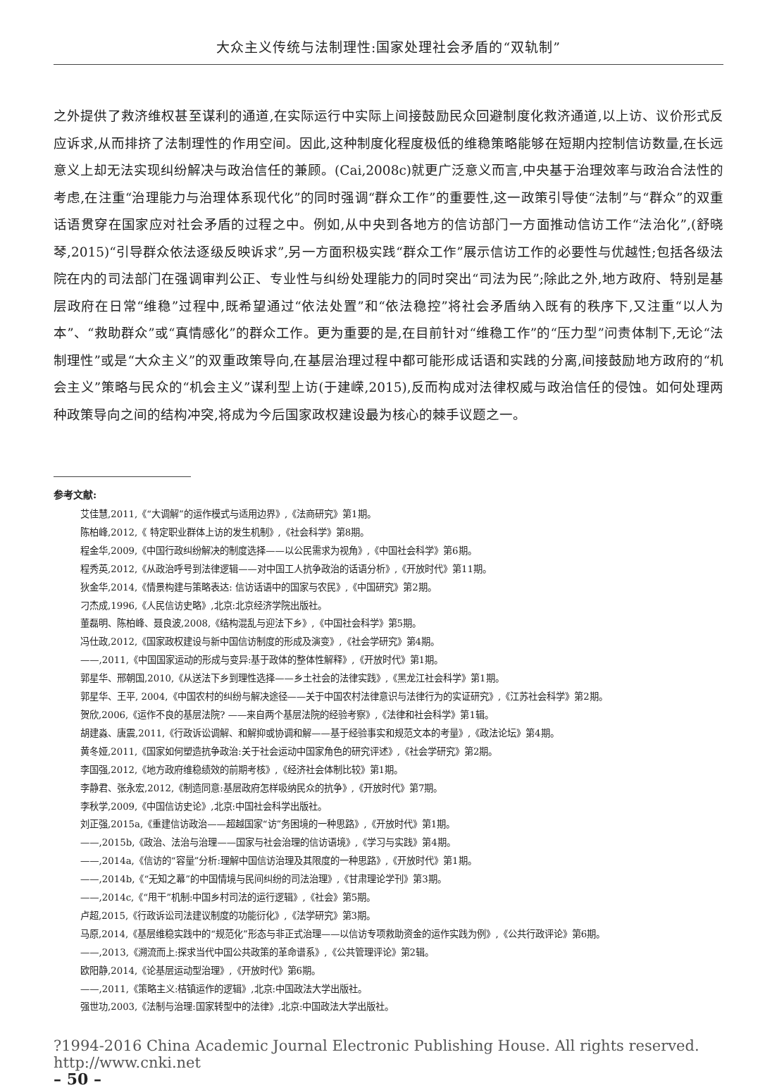大众主义传统与法制理性:国家处理社会矛盾的“双轨制”
之外提供了救济维权甚至谋利的通道,在实际运行中实际上间接鼓励民众回避制度化救济通道,以上访、议价形式反应诉求,从而排挤了法制理性的作用空间。因此,这种制度化程度极低的维稳策略能够在短期内控制信访数量,在长远意义上却无法实现纠纷解决与政治信任的兼顾。(Cai,2008c)就更广泛意义而言,中央基于治理效率与政治合法性的考虑,在注重“治理能力与治理体系现代化”的同时强调“群众工作”的重要性,这一政策引导使“法制”与“群众”的双重话语贯穿在国家应对社会矛盾的过程之中。例如,从中央到各地方的信访部门一方面推动信访工作“法治化”,(舒晓琴,2015)“引导群众依法逐级反映诉求”,另一方面积极实践“群众工作”展示信访工作的必要性与优越性;包括各级法院在内的司法部门在强调审判公正、专业性与纠纷处理能力的同时突出“司法为民”;除此之外,地方政府、特别是基层政府在日常“维稳”过程中,既希望通过“依法处置”和“依法稳控”将社会矛盾纳入既有的秩序下,又注重“以人为本”、“救助群众”或“真情感化”的群众工作。更为重要的是,在目前针对“维稳工作”的“压力型”问责体制下,无论“法制理性”或是“大众主义”的双重政策导向,在基层治理过程中都可能形成话语和实践的分离,间接鼓励地方政府的“机会主义”策略与民众的“机会主义”谋利型上访(于建嵘,2015),反而构成对法律权威与政治信任的侵蚀。如何处理两种政策导向之间的结构冲突,将成为今后国家政权建设最为核心的棘手议题之一。
参考文献:
艾佳慧,2011,《“大调解”的运作模式与适用边界》,《法商研究》第1期。
陈柏峰,2012,《 特定职业群体上访的发生机制》,《社会科学》第8期。
程金华,2009,《中国行政纠纷解决的制度选择——以公民需求为视角》,《中国社会科学》第6期。
程秀英,2012,《从政治呼号到法律逻辑——对中国工人抗争政治的话语分析》,《开放时代》第11期。
狄金华,2014,《情景构建与策略表达: 信访话语中的国家与农民》,《中国研究》第2期。
刁杰成,1996,《人民信访史略》,北京:北京经济学院出版社。
董磊明、陈柏峰、聂良波,2008,《结构混乱与迎法下乡》,《中国社会科学》第5期。
冯仕政,2012,《国家政权建设与新中国信访制度的形成及演变》,《社会学研究》第4期。
——,2011,《中国国家运动的形成与变异:基于政体的整体性解释》,《开放时代》第1期。
郭星华、邢朝国,2010,《从送法下乡到理性选择——乡土社会的法律实践》,《黑龙江社会科学》第1期。
郭星华、王平, 2004,《中国农村的纠纷与解决途径——关于中国农村法律意识与法律行为的实证研究》,《江苏社会科学》第2期。
贺欣,2006,《运作不良的基层法院? ——来自两个基层法院的经验考察》,《法律和社会科学》第1辑。
胡建淼、唐震,2011,《行政诉讼调解、和解抑或协调和解——基于经验事实和规范文本的考量》,《政法论坛》第4期。
黄冬娅,2011,《国家如何塑造抗争政治:关于社会运动中国家角色的研究评述》,《社会学研究》第2期。
李国强,2012,《地方政府维稳绩效的前期考核》,《经济社会体制比较》第1期。
李静君、张永宏,2012,《制造同意:基层政府怎样吸纳民众的抗争》,《开放时代》第7期。
李秋学,2009,《中国信访史论》,北京:中国社会科学出版社。
刘正强,2015a,《重建信访政治——超越国家“访”务困境的一种思路》,《开放时代》第1期。
——,2015b,《政治、法治与治理——国家与社会治理的信访语境》,《学习与实践》第4期。
——,2014a,《信访的“容量”分析:理解中国信访治理及其限度的一种思路》,《开放时代》第1期。
——,2014b,《“无知之幕”的中国情境与民间纠纷的司法治理》,《甘肃理论学刊》第3期。
——,2014c,《“甩干”机制:中国乡村司法的运行逻辑》,《社会》第5期。
卢超,2015,《行政诉讼司法建议制度的功能衍化》,《法学研究》第3期。
马原,2014,《基层维稳实践中的“规范化”形态与非正式治理——以信访专项救助资金的运作实践为例》,《公共行政评论》第6期。
——,2013,《溯流而上:探求当代中国公共政策的革命谱系》,《公共管理评论》第2辑。
欧阳静,2014,《论基层运动型治理》,《开放时代》第6期。
——,2011,《策略主义:桔镇运作的逻辑》,北京:中国政法大学出版社。
强世功,2003,《法制与治理:国家转型中的法律》,北京:中国政法大学出版社。
?1994-2016 China Academic Journal Electronic Publishing House. All rights reserved. http://www.cnki.net
– 50 –